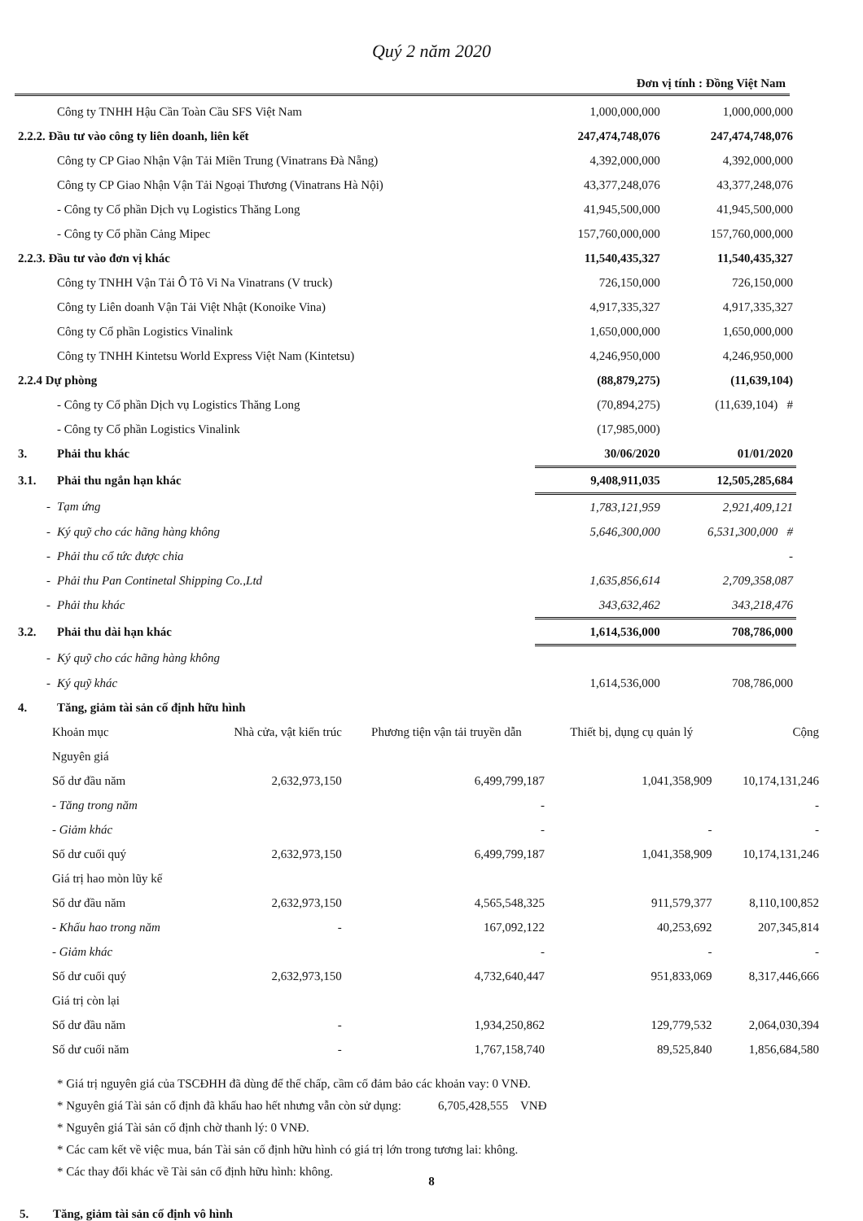Quý 2 năm 2020
Đơn vị tính : Đồng Việt Nam
| | Công ty TNHH Hậu Cần Toàn Cầu SFS Việt Nam | 1,000,000,000 | 1,000,000,000 |
| 2.2.2. Đầu tư vào công ty liên doanh, liên kết | | 247,474,748,076 | 247,474,748,076 |
| | Công ty CP Giao Nhận Vận Tải Miền Trung (Vinatrans Đà Nẵng) | 4,392,000,000 | 4,392,000,000 |
| | Công ty CP Giao Nhận Vận Tải Ngoại Thương (Vinatrans Hà Nội) | 43,377,248,076 | 43,377,248,076 |
| | - Công ty Cổ phần Dịch vụ Logistics Thăng Long | 41,945,500,000 | 41,945,500,000 |
| | - Công ty Cổ phần Cảng Mipec | 157,760,000,000 | 157,760,000,000 |
| 2.2.3. Đầu tư vào đơn vị khác | | 11,540,435,327 | 11,540,435,327 |
| | Công ty TNHH Vận Tải Ô Tô Vi Na Vinatrans (V truck) | 726,150,000 | 726,150,000 |
| | Công ty Liên doanh Vận Tải Việt Nhật (Konoike Vina) | 4,917,335,327 | 4,917,335,327 |
| | Công ty Cổ phần Logistics Vinalink | 1,650,000,000 | 1,650,000,000 |
| | Công ty TNHH Kintetsu World Express Việt Nam (Kintetsu) | 4,246,950,000 | 4,246,950,000 |
| 2.2.4 Dự phòng | | (88,879,275) | (11,639,104) |
| | - Công ty Cổ phần Dịch vụ Logistics Thăng Long | (70,894,275) | (11,639,104) # |
| | - Công ty Cổ phần Logistics Vinalink | (17,985,000) | |
| 3. | Phải thu khác | 30/06/2020 | 01/01/2020 |
| 3.1. | Phải thu ngắn hạn khác | 9,408,911,035 | 12,505,285,684 |
| - | Tạm ứng | 1,783,121,959 | 2,921,409,121 |
| - | Ký quỹ cho các hãng hàng không | 5,646,300,000 | 6,531,300,000 # |
| - | Phải thu cổ tức được chia | | - |
| - | Phải thu Pan Continetal Shipping Co.,Ltd | 1,635,856,614 | 2,709,358,087 |
| - | Phải thu khác | 343,632,462 | 343,218,476 |
| 3.2. | Phải thu dài hạn khác | 1,614,536,000 | 708,786,000 |
| - | Ký quỹ cho các hãng hàng không | | |
| - | Ký quỹ khác | 1,614,536,000 | 708,786,000 |
| 4. | Tăng, giảm tài sản cố định hữu hình | | |
| Khoản mục | Nhà cửa, vật kiến trúc | Phương tiện vận tải truyền dẫn | Thiết bị, dụng cụ quản lý | Cộng |
| --- | --- | --- | --- | --- |
| Nguyên giá | | | | |
| Số dư đầu năm | 2,632,973,150 | 6,499,799,187 | 1,041,358,909 | 10,174,131,246 |
| - Tăng trong năm | | - | | - |
| - Giảm khác | | - | - | - |
| Số dư cuối quý | 2,632,973,150 | 6,499,799,187 | 1,041,358,909 | 10,174,131,246 |
| Giá trị hao mòn lũy kế | | | | |
| Số dư đầu năm | 2,632,973,150 | 4,565,548,325 | 911,579,377 | 8,110,100,852 |
| - Khấu hao trong năm | - | 167,092,122 | 40,253,692 | 207,345,814 |
| - Giảm khác | | - | - | - |
| Số dư cuối quý | 2,632,973,150 | 4,732,640,447 | 951,833,069 | 8,317,446,666 |
| Giá trị còn lại | | | | |
| Số dư đầu năm | - | 1,934,250,862 | 129,779,532 | 2,064,030,394 |
| Số dư cuối năm | - | 1,767,158,740 | 89,525,840 | 1,856,684,580 |
* Giá trị nguyên giá của TSCĐHH đã dùng để thế chấp, cầm cố đảm bảo các khoản vay: 0 VNĐ.
* Nguyên giá Tài sản cố định đã khấu hao hết nhưng vẫn còn sử dụng: 6,705,428,555 VNĐ
* Nguyên giá Tài sản cố định chờ thanh lý: 0 VNĐ.
* Các cam kết về việc mua, bán Tài sản cố định hữu hình có giá trị lớn trong tương lai: không.
* Các thay đổi khác về Tài sản cố định hữu hình: không.
5. Tăng, giảm tài sản cố định vô hình
8